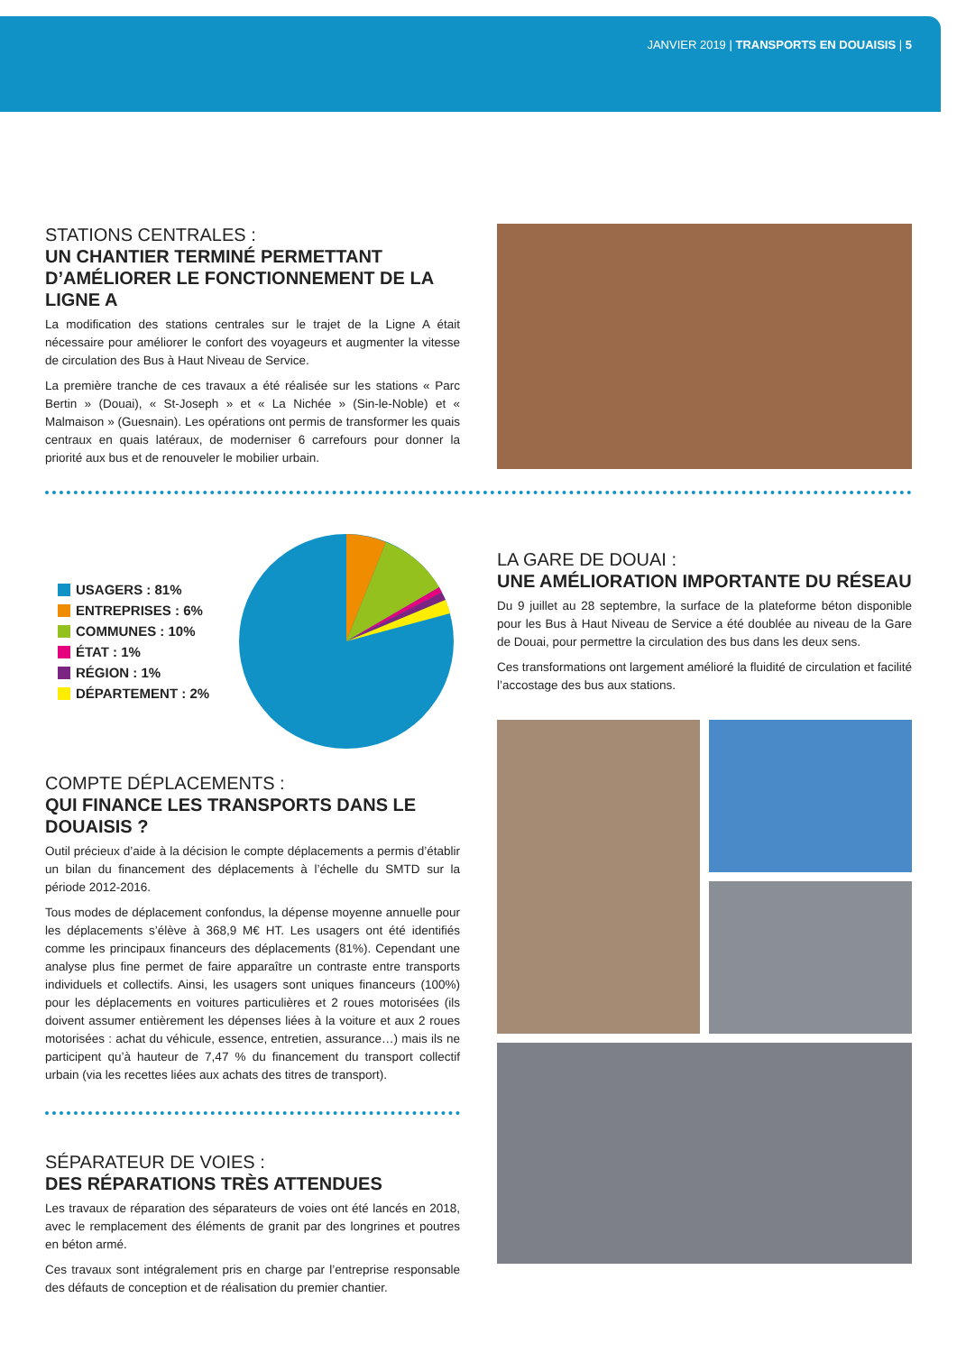JANVIER 2019 | TRANSPORTS EN DOUAISIS | 5
STATIONS CENTRALES :
UN CHANTIER TERMINÉ PERMETTANT D’AMÉLIORER LE FONCTIONNEMENT DE LA LIGNE A
La modification des stations centrales sur le trajet de la Ligne A était nécessaire pour améliorer le confort des voyageurs et augmenter la vitesse de circulation des Bus à Haut Niveau de Service.
La première tranche de ces travaux a été réalisée sur les stations « Parc Bertin » (Douai), « St-Joseph » et « La Nichée » (Sin-le-Noble) et « Malmaison » (Guesnain). Les opérations ont permis de transformer les quais centraux en quais latéraux, de moderniser 6 carrefours pour donner la priorité aux bus et de renouveler le mobilier urbain.
USAGERS : 81%
ENTREPRISES : 6%
COMMUNES : 10%
ÉTAT : 1%
RÉGION : 1%
DÉPARTEMENT : 2%
COMPTE DÉPLACEMENTS :
QUI FINANCE LES TRANSPORTS DANS LE DOUAISIS ?
Outil précieux d’aide à la décision le compte déplacements a permis d’établir un bilan du financement des déplacements à l’échelle du SMTD sur la période 2012-2016.
Tous modes de déplacement confondus, la dépense moyenne annuelle pour les déplacements s’élève à 368,9 M€ HT. Les usagers ont été identifiés comme les principaux financeurs des déplacements (81%). Cependant une analyse plus fine permet de faire apparaître un contraste entre transports individuels et collectifs. Ainsi, les usagers sont uniques financeurs (100%) pour les déplacements en voitures particulières et 2 roues motorisées (ils doivent assumer entièrement les dépenses liées à la voiture et aux 2 roues motorisées : achat du véhicule, essence, entretien, assurance…) mais ils ne participent qu’à hauteur de 7,47 % du financement du transport collectif urbain (via les recettes liées aux achats des titres de transport).
SÉPARATEUR DE VOIES :
DES RÉPARATIONS TRÈS ATTENDUES
Les travaux de réparation des séparateurs de voies ont été lancés en 2018, avec le remplacement des éléments de granit par des longrines et poutres en béton armé.
Ces travaux sont intégralement pris en charge par l’entreprise responsable des défauts de conception et de réalisation du premier chantier.
LA GARE DE DOUAI :
UNE AMÉLIORATION IMPORTANTE DU RÉSEAU
Du 9 juillet au 28 septembre, la surface de la plateforme béton disponible pour les Bus à Haut Niveau de Service a été doublée au niveau de la Gare de Douai, pour permettre la circulation des bus dans les deux sens.
Ces transformations ont largement amélioré la fluidité de circulation et facilité l’accostage des bus aux stations.